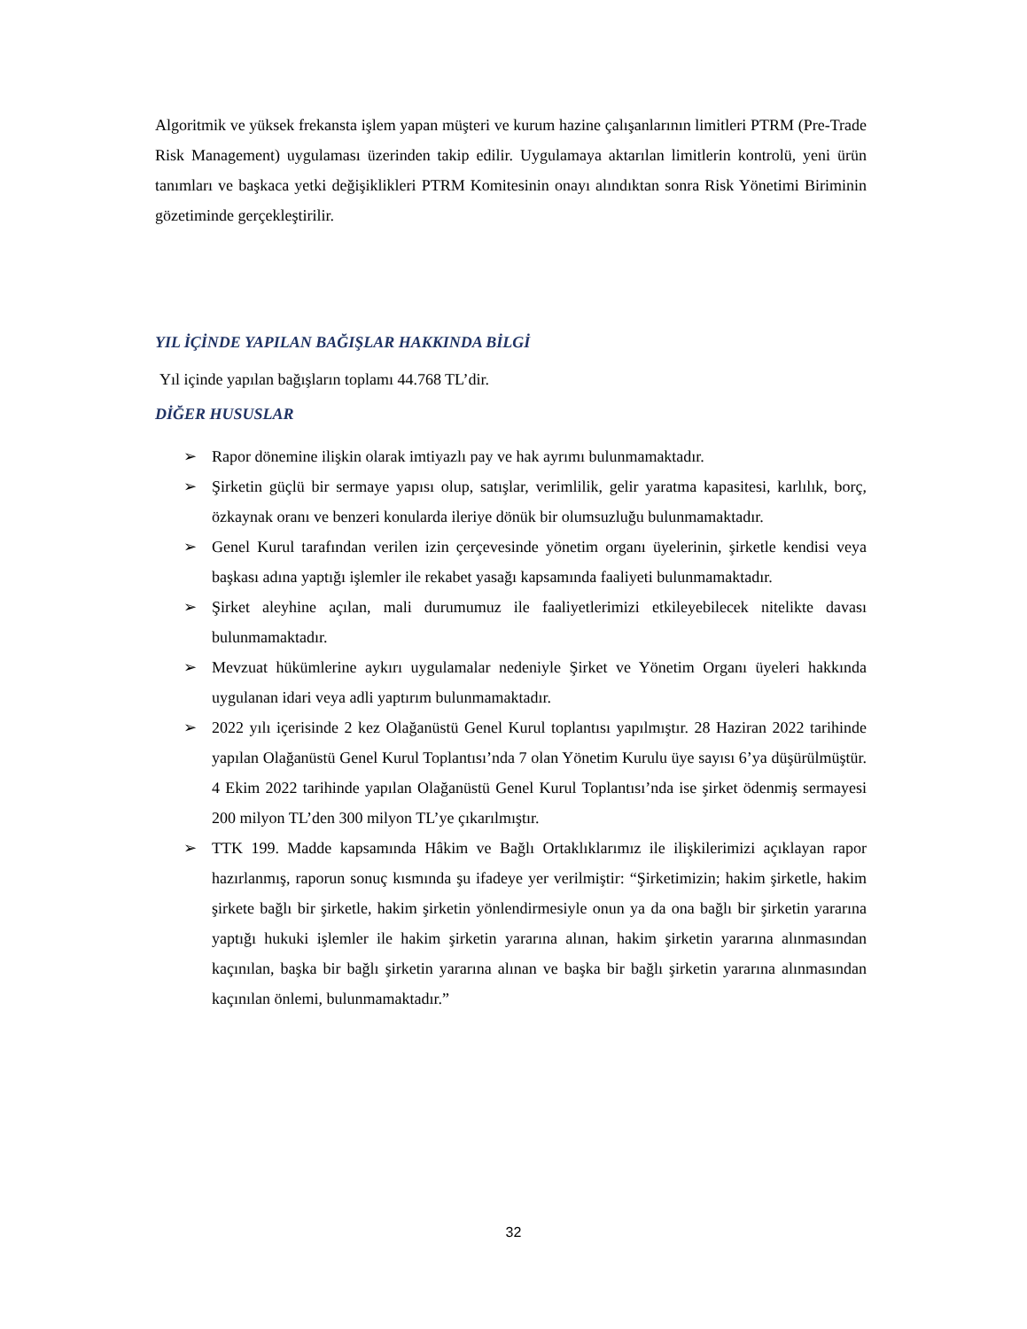Algoritmik ve yüksek frekansta işlem yapan müşteri ve kurum hazine çalışanlarının limitleri PTRM (Pre-Trade Risk Management) uygulaması üzerinden takip edilir. Uygulamaya aktarılan limitlerin kontrolü, yeni ürün tanımları ve başkaca yetki değişiklikleri PTRM Komitesinin onayı alındıktan sonra Risk Yönetimi Biriminin gözetiminde gerçekleştirilir.
YIL İÇİNDE YAPILAN BAĞIŞLAR HAKKINDA BİLGİ
Yıl içinde yapılan bağışların toplamı 44.768 TL’dir.
DİĞER HUSUSLAR
➢ Rapor dönemine ilişkin olarak imtiyazlı pay ve hak ayrımı bulunmamaktadır.
➢ Şirketin güçlü bir sermaye yapısı olup, satışlar, verimlilik, gelir yaratma kapasitesi, karlılık, borç, özkaynak oranı ve benzeri konularda ileriye dönük bir olumsuzluğu bulunmamaktadır.
➢ Genel Kurul tarafından verilen izin çerçevesinde yönetim organı üyelerinin, şirketle kendisi veya başkası adına yaptığı işlemler ile rekabet yasağı kapsamında faaliyeti bulunmamaktadır.
➢ Şirket aleyhine açılan, mali durumumuz ile faaliyetlerimizi etkileyebilecek nitelikte davası bulunmamaktadır.
➢ Mevzuat hükümlerine aykırı uygulamalar nedeniyle Şirket ve Yönetim Organı üyeleri hakkında uygulanan idari veya adli yaptırım bulunmamaktadır.
➢ 2022 yılı içerisinde 2 kez Olağanüstü Genel Kurul toplantısı yapılmıştır. 28 Haziran 2022 tarihinde yapılan Olağanüstü Genel Kurul Toplantısı’nda 7 olan Yönetim Kurulu üye sayısı 6’ya düşürülmüştür. 4 Ekim 2022 tarihinde yapılan Olağanüstü Genel Kurul Toplantısı’nda ise şirket ödenmiş sermayesi 200 milyon TL’den 300 milyon TL’ye çıkarılmıştır.
➢ TTK 199. Madde kapsamında Hâkim ve Bağlı Ortaklıklarımız ile ilişkilerimizi açıklayan rapor hazırlanmış, raporun sonuç kısmında şu ifadeye yer verilmiştir: “Şirketimizin; hakim şirketle, hakim şirkete bağlı bir şirketle, hakim şirketin yönlendirmesiyle onun ya da ona bağlı bir şirketin yararına yaptığı hukuki işlemler ile hakim şirketin yararına alınan, hakim şirketin yararına alınmasından kaçınılan, başka bir bağlı şirketin yararına alınan ve başka bir bağlı şirketin yararına alınmasından kaçınılan önlemi, bulunmamaktadır.”
32